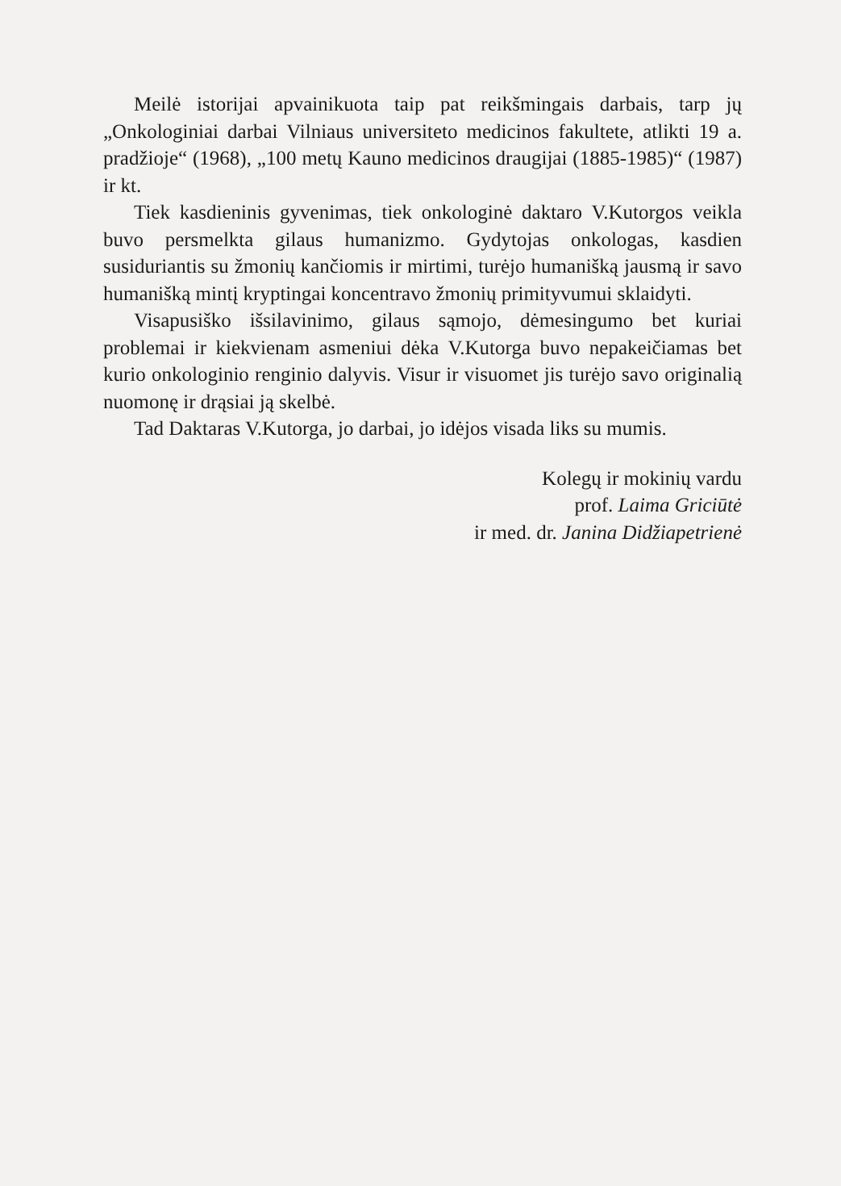Meilė istorijai apvainikuota taip pat reikšmingais darbais, tarp jų „Onkologiniai darbai Vilniaus universiteto medicinos fakultete, atlikti 19 a. pradžioje“ (1968), „100 metų Kauno medicinos draugijai (1885-1985)“ (1987) ir kt.
Tiek kasdieninis gyvenimas, tiek onkologinė daktaro V.Kutorgos veikla buvo persmelkta gilaus humanizmo. Gydytojas onkologas, kasdien susiduriantis su žmonių kančiomis ir mirtimi, turėjo humanišką jausmą ir savo humanišką mintį kryptingai koncentravo žmonių primityvumui sklaidyti.
Visapusiško išsilavinimo, gilaus sąmojo, dėmesingumo bet kuriai problemai ir kiekvienam asmeniui dėka V.Kutorga buvo nepakeičiamas bet kurio onkologinio renginio dalyvis. Visur ir visuomet jis turėjo savo originalią nuomonę ir drąsiai ją skelbė.
Tad Daktaras V.Kutorga, jo darbai, jo idėjos visada liks su mumis.
Kolegų ir mokinių vardu
prof. Laima Griciūtė
ir med. dr. Janina Didžiapetrienė